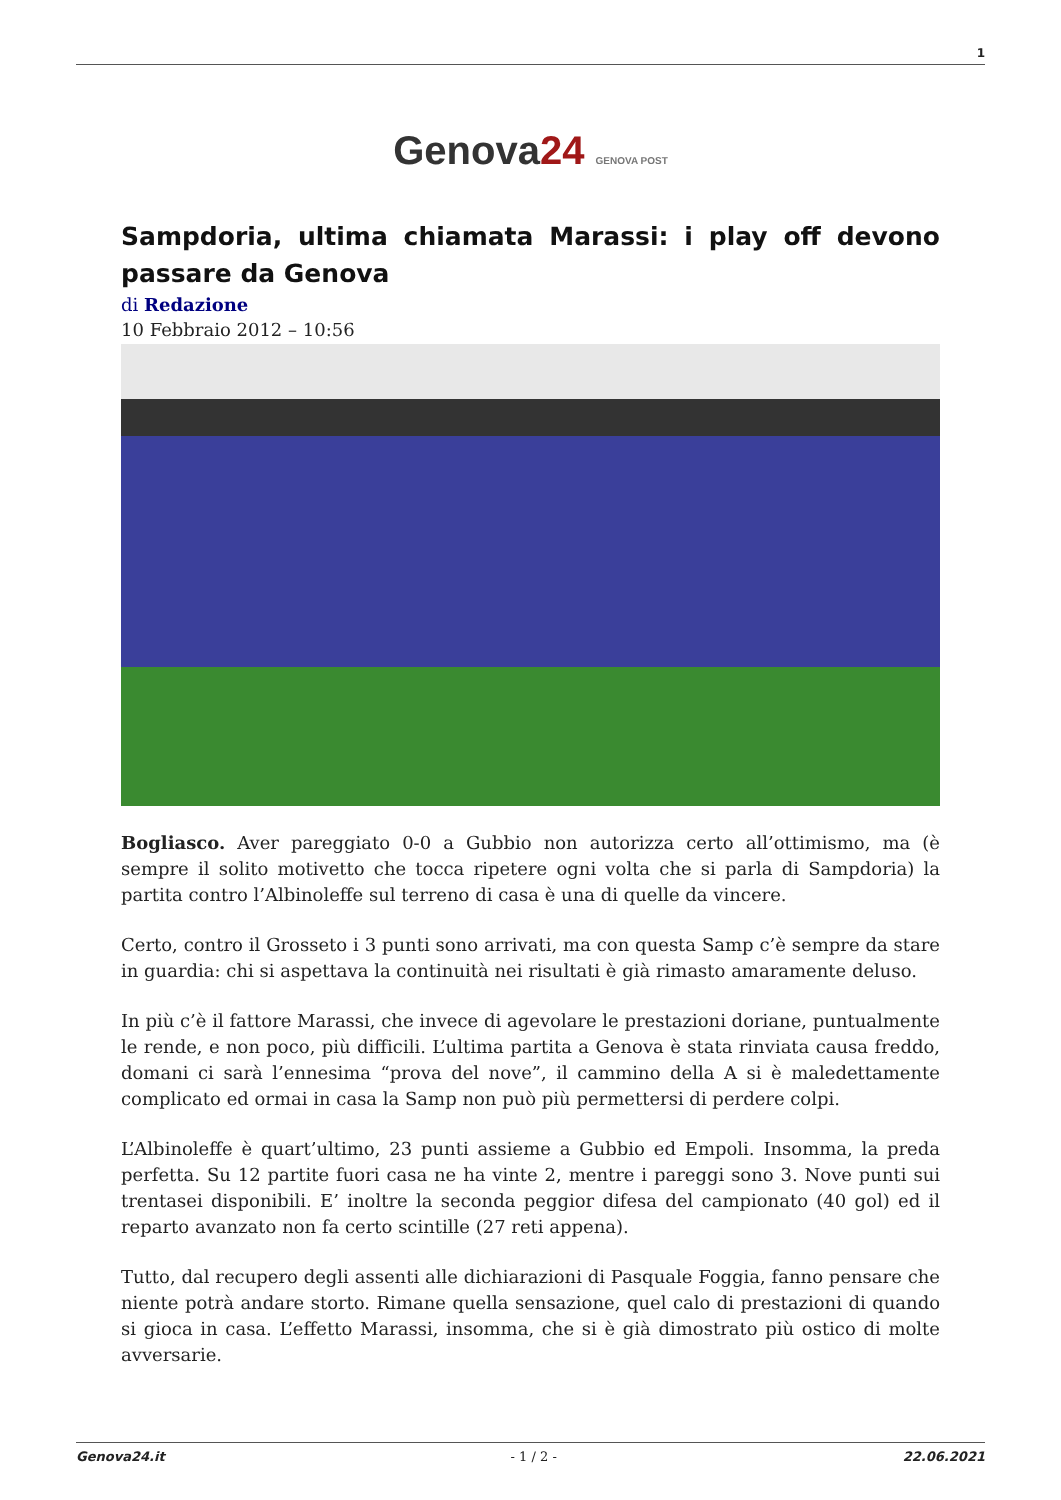1
Genova24 GENOVA POST
Sampdoria, ultima chiamata Marassi: i play off devono passare da Genova
di Redazione
10 Febbraio 2012 – 10:56
Bogliasco. Aver pareggiato 0-0 a Gubbio non autorizza certo all’ottimismo, ma (è sempre il solito motivetto che tocca ripetere ogni volta che si parla di Sampdoria) la partita contro l’Albinoleffe sul terreno di casa è una di quelle da vincere.
Certo, contro il Grosseto i 3 punti sono arrivati, ma con questa Samp c’è sempre da stare in guardia: chi si aspettava la continuità nei risultati è già rimasto amaramente deluso.
In più c’è il fattore Marassi, che invece di agevolare le prestazioni doriane, puntualmente le rende, e non poco, più difficili. L’ultima partita a Genova è stata rinviata causa freddo, domani ci sarà l’ennesima “prova del nove”, il cammino della A si è maledettamente complicato ed ormai in casa la Samp non può più permettersi di perdere colpi.
L’Albinoleffe è quart’ultimo, 23 punti assieme a Gubbio ed Empoli. Insomma, la preda perfetta. Su 12 partite fuori casa ne ha vinte 2, mentre i pareggi sono 3. Nove punti sui trentasei disponibili. E’ inoltre la seconda peggior difesa del campionato (40 gol) ed il reparto avanzato non fa certo scintille (27 reti appena).
Tutto, dal recupero degli assenti alle dichiarazioni di Pasquale Foggia, fanno pensare che niente potrà andare storto. Rimane quella sensazione, quel calo di prestazioni di quando si gioca in casa. L’effetto Marassi, insomma, che si è già dimostrato più ostico di molte avversarie.
Genova24.it - 1 / 2 - 22.06.2021